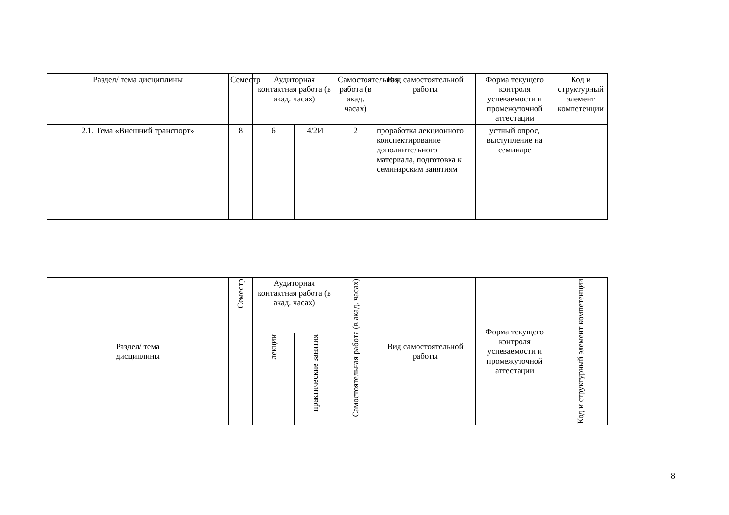| Раздел/ тема дисциплины | Семестр | Аудиторная контактная работа (в акад. часах) | | Самостоятельная работа (в акад. часах) | Вид самостоятельной работы | Форма текущего контроля успеваемости и промежуточной аттестации | Код и структурный элемент компетенции |
| --- | --- | --- | --- | --- | --- | --- | --- |
| 2.1. Тема «Внешний транспорт» | 8 | 6 | 4/2И | 2 | проработка лекционного конспектирование дополнительного материала, подготовка к семинарским занятиям | устный опрос, выступление на семинаре | |
| Раздел/ тема дисциплины | Семестр | Аудиторная контактная работа (в акад. часах) | | Самостоятельная работа (в акад. часах) | Вид самостоятельной работы | Форма текущего контроля успеваемости и промежуточной аттестации | Код и структурный элемент компетенции |
| --- | --- | --- | --- | --- | --- | --- | --- |
| | | лекции | практические занятия | | | | |
8